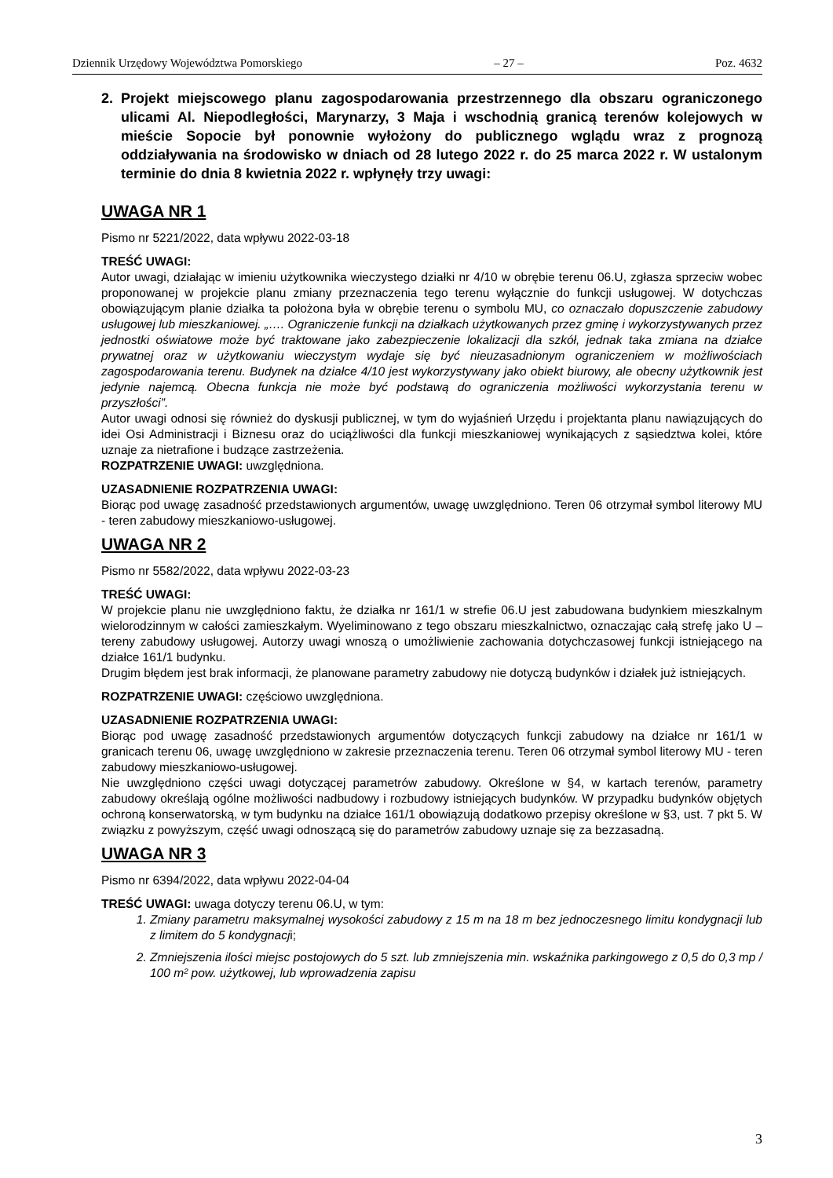Dziennik Urzędowy Województwa Pomorskiego – 27 – Poz. 4632
2. Projekt miejscowego planu zagospodarowania przestrzennego dla obszaru ograniczonego ulicami Al. Niepodległości, Marynarzy, 3 Maja i wschodnią granicą terenów kolejowych w mieście Sopocie był ponownie wyłożony do publicznego wglądu wraz z prognozą oddziaływania na środowisko w dniach od 28 lutego 2022 r. do 25 marca 2022 r. W ustalonym terminie do dnia 8 kwietnia 2022 r. wpłynęły trzy uwagi:
UWAGA NR 1
Pismo nr 5221/2022, data wpływu 2022-03-18
TREŚĆ UWAGI:
Autor uwagi, działając w imieniu użytkownika wieczystego działki nr 4/10 w obrębie terenu 06.U, zgłasza sprzeciw wobec proponowanej w projekcie planu zmiany przeznaczenia tego terenu wyłącznie do funkcji usługowej. W dotychczas obowiązującym planie działka ta położona była w obrębie terenu o symbolu MU, co oznaczało dopuszczenie zabudowy usługowej lub mieszkaniowej. „…. Ograniczenie funkcji na działkach użytkowanych przez gminę i wykorzystywanych przez jednostki oświatowe może być traktowane jako zabezpieczenie lokalizacji dla szkół, jednak taka zmiana na działce prywatnej oraz w użytkowaniu wieczystym wydaje się być nieuzasadnionym ograniczeniem w możliwościach zagospodarowania terenu. Budynek na działce 4/10 jest wykorzystywany jako obiekt biurowy, ale obecny użytkownik jest jedynie najemcą. Obecna funkcja nie może być podstawą do ograniczenia możliwości wykorzystania terenu w przyszłości”.
Autor uwagi odnosi się również do dyskusji publicznej, w tym do wyjaśnień Urzędu i projektanta planu nawiązujących do idei Osi Administracji i Biznesu oraz do uciążliwości dla funkcji mieszkaniowej wynikających z sąsiedztwa kolei, które uznaje za nietrafione i budzące zastrzeżenia.
ROZPATRZENIE UWAGI: uwzględniona.
UZASADNIENIE ROZPATRZENIA UWAGI:
Biorąc pod uwagę zasadność przedstawionych argumentów, uwagę uwzględniono. Teren 06 otrzymał symbol literowy MU - teren zabudowy mieszkaniowo-usługowej.
UWAGA NR 2
Pismo nr 5582/2022, data wpływu 2022-03-23
TREŚĆ UWAGI:
W projekcie planu nie uwzględniono faktu, że działka nr 161/1 w strefie 06.U jest zabudowana budynkiem mieszkalnym wielorodzinnym w całości zamieszkałym. Wyeliminowano z tego obszaru mieszkalnictwo, oznaczając całą strefę jako U – tereny zabudowy usługowej. Autorzy uwagi wnoszą o umożliwienie zachowania dotychczasowej funkcji istniejącego na działce 161/1 budynku.
Drugim błędem jest brak informacji, że planowane parametry zabudowy nie dotyczą budynków i działek już istniejących.
ROZPATRZENIE UWAGI: częściowo uwzględniona.
UZASADNIENIE ROZPATRZENIA UWAGI:
Biorąc pod uwagę zasadność przedstawionych argumentów dotyczących funkcji zabudowy na działce nr 161/1 w granicach terenu 06, uwagę uwzględniono w zakresie przeznaczenia terenu. Teren 06 otrzymał symbol literowy MU - teren zabudowy mieszkaniowo-usługowej.
Nie uwzględniono części uwagi dotyczącej parametrów zabudowy. Określone w §4, w kartach terenów, parametry zabudowy określają ogólne możliwości nadbudowy i rozbudowy istniejących budynków. W przypadku budynków objętych ochroną konserwatorską, w tym budynku na działce 161/1 obowiązują dodatkowo przepisy określone w §3, ust. 7 pkt 5. W związku z powyższym, część uwagi odnoszącą się do parametrów zabudowy uznaje się za bezzasadną.
UWAGA NR 3
Pismo nr 6394/2022, data wpływu 2022-04-04
TREŚĆ UWAGI: uwaga dotyczy terenu 06.U, w tym:
1. Zmiany parametru maksymalnej wysokości zabudowy z 15 m na 18 m bez jednoczesnego limitu kondygnacji lub z limitem do 5 kondygnacji;
2. Zmniejszenia ilości miejsc postojowych do 5 szt. lub zmniejszenia min. wskaźnika parkingowego z 0,5 do 0,3 mp / 100 m² pow. użytkowej, lub wprowadzenia zapisu
3